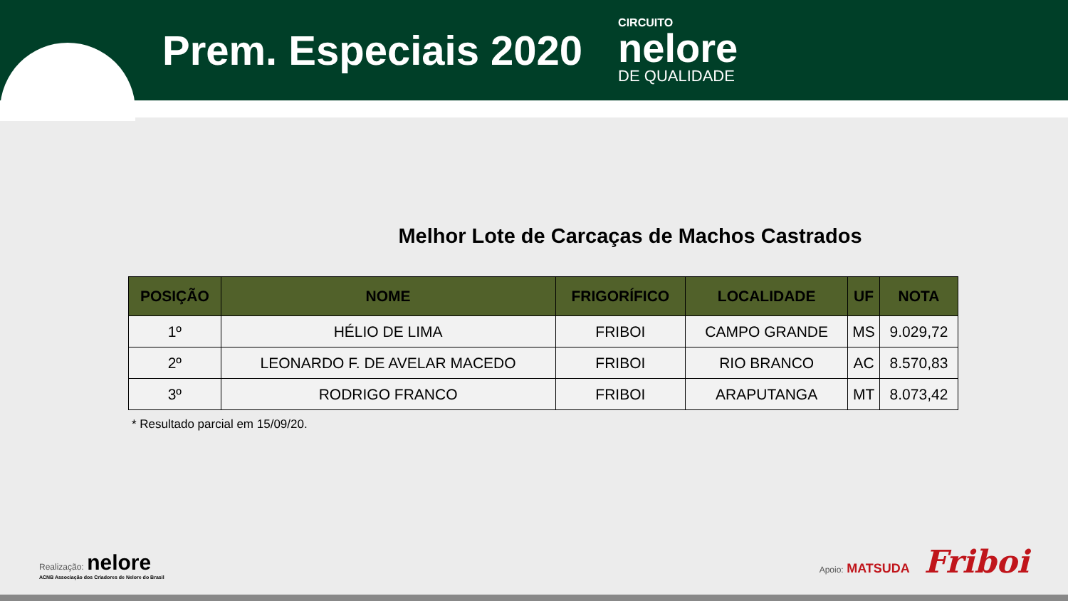Prem. Especiais 2020
CIRCUITO
nelore
DE QUALIDADE
Melhor Lote de Carcaças de Machos Castrados
| POSIÇÃO | NOME | FRIGORÍFICO | LOCALIDADE | UF | NOTA |
| --- | --- | --- | --- | --- | --- |
| 1º | HÉLIO DE LIMA | FRIBOI | CAMPO GRANDE | MS | 9.029,72 |
| 2º | LEONARDO F. DE AVELAR MACEDO | FRIBOI | RIO BRANCO | AC | 8.570,83 |
| 3º | RODRIGO FRANCO | FRIBOI | ARAPUTANGA | MT | 8.073,42 |
* Resultado parcial em 15/09/20.
Realização: nelore
ACNB Associação dos Criadores de Nelore do Brasil
Apoio: MATSUDA Friboi